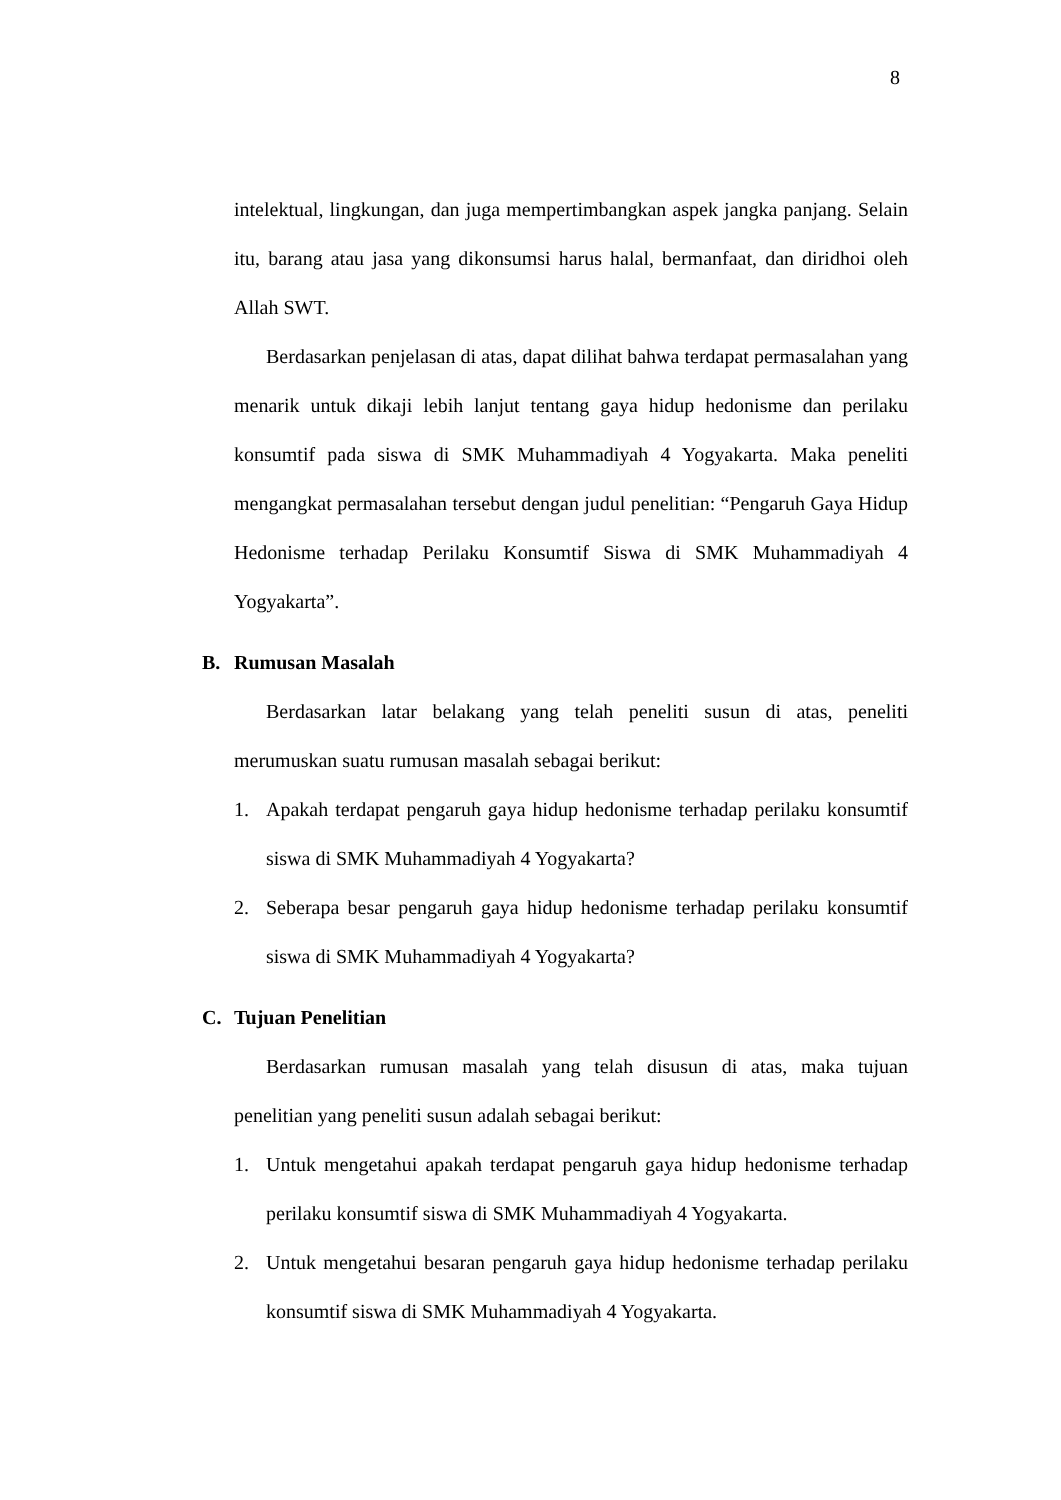8
intelektual, lingkungan, dan juga mempertimbangkan aspek jangka panjang. Selain itu, barang atau jasa yang dikonsumsi harus halal, bermanfaat, dan diridhoi oleh Allah SWT.
Berdasarkan penjelasan di atas, dapat dilihat bahwa terdapat permasalahan yang menarik untuk dikaji lebih lanjut tentang gaya hidup hedonisme dan perilaku konsumtif pada siswa di SMK Muhammadiyah 4 Yogyakarta. Maka peneliti mengangkat permasalahan tersebut dengan judul penelitian: “Pengaruh Gaya Hidup Hedonisme terhadap Perilaku Konsumtif Siswa di SMK Muhammadiyah 4 Yogyakarta”.
B. Rumusan Masalah
Berdasarkan latar belakang yang telah peneliti susun di atas, peneliti merumuskan suatu rumusan masalah sebagai berikut:
1. Apakah terdapat pengaruh gaya hidup hedonisme terhadap perilaku konsumtif siswa di SMK Muhammadiyah 4 Yogyakarta?
2. Seberapa besar pengaruh gaya hidup hedonisme terhadap perilaku konsumtif siswa di SMK Muhammadiyah 4 Yogyakarta?
C. Tujuan Penelitian
Berdasarkan rumusan masalah yang telah disusun di atas, maka tujuan penelitian yang peneliti susun adalah sebagai berikut:
1. Untuk mengetahui apakah terdapat pengaruh gaya hidup hedonisme terhadap perilaku konsumtif siswa di SMK Muhammadiyah 4 Yogyakarta.
2. Untuk mengetahui besaran pengaruh gaya hidup hedonisme terhadap perilaku konsumtif siswa di SMK Muhammadiyah 4 Yogyakarta.